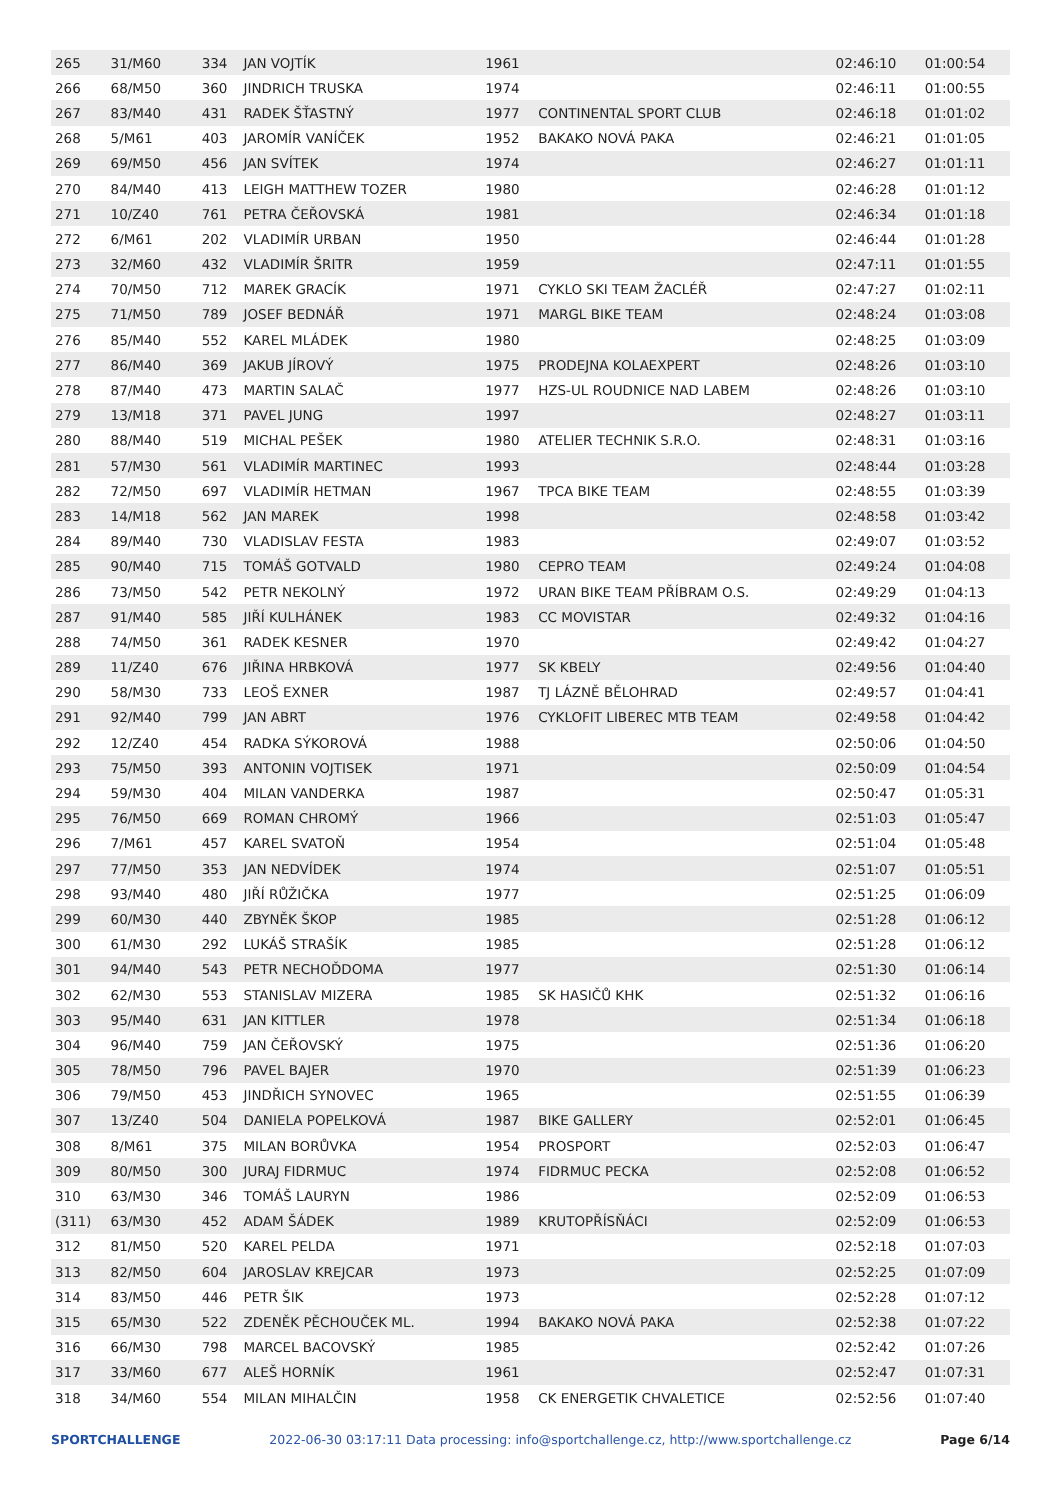| 265 | 31/M60 | 334 | JAN VOJTÍK | 1961 | | 02:46:10 | 01:00:54 |
| 266 | 68/M50 | 360 | JINDRICH TRUSKA | 1974 | | 02:46:11 | 01:00:55 |
| 267 | 83/M40 | 431 | RADEK ŠŤASTNÝ | 1977 | CONTINENTAL SPORT CLUB | 02:46:18 | 01:01:02 |
| 268 | 5/M61 | 403 | JAROMÍR VANÍČEK | 1952 | BAKAKO NOVÁ PAKA | 02:46:21 | 01:01:05 |
| 269 | 69/M50 | 456 | JAN SVÍTEK | 1974 | | 02:46:27 | 01:01:11 |
| 270 | 84/M40 | 413 | LEIGH MATTHEW TOZER | 1980 | | 02:46:28 | 01:01:12 |
| 271 | 10/Z40 | 761 | PETRA ČEŘOVSKÁ | 1981 | | 02:46:34 | 01:01:18 |
| 272 | 6/M61 | 202 | VLADIMÍR URBAN | 1950 | | 02:46:44 | 01:01:28 |
| 273 | 32/M60 | 432 | VLADIMÍR ŠRITR | 1959 | | 02:47:11 | 01:01:55 |
| 274 | 70/M50 | 712 | MAREK GRACÍK | 1971 | CYKLO SKI TEAM ŽACLÉŘ | 02:47:27 | 01:02:11 |
| 275 | 71/M50 | 789 | JOSEF BEDNÁŘ | 1971 | MARGL BIKE TEAM | 02:48:24 | 01:03:08 |
| 276 | 85/M40 | 552 | KAREL MLÁDEK | 1980 | | 02:48:25 | 01:03:09 |
| 277 | 86/M40 | 369 | JAKUB JÍROVÝ | 1975 | PRODEJNA KOLAEXPERT | 02:48:26 | 01:03:10 |
| 278 | 87/M40 | 473 | MARTIN SALAČ | 1977 | HZS-UL ROUDNICE NAD LABEM | 02:48:26 | 01:03:10 |
| 279 | 13/M18 | 371 | PAVEL JUNG | 1997 | | 02:48:27 | 01:03:11 |
| 280 | 88/M40 | 519 | MICHAL PEŠEK | 1980 | ATELIER TECHNIK S.R.O. | 02:48:31 | 01:03:16 |
| 281 | 57/M30 | 561 | VLADIMÍR MARTINEC | 1993 | | 02:48:44 | 01:03:28 |
| 282 | 72/M50 | 697 | VLADIMÍR HETMAN | 1967 | TPCA BIKE TEAM | 02:48:55 | 01:03:39 |
| 283 | 14/M18 | 562 | JAN MAREK | 1998 | | 02:48:58 | 01:03:42 |
| 284 | 89/M40 | 730 | VLADISLAV FESTA | 1983 | | 02:49:07 | 01:03:52 |
| 285 | 90/M40 | 715 | TOMÁŠ GOTVALD | 1980 | CEPRO TEAM | 02:49:24 | 01:04:08 |
| 286 | 73/M50 | 542 | PETR NEKOLNÝ | 1972 | URAN BIKE TEAM PŘÍBRAM O.S. | 02:49:29 | 01:04:13 |
| 287 | 91/M40 | 585 | JIŘÍ KULHÁNEK | 1983 | CC MOVISTAR | 02:49:32 | 01:04:16 |
| 288 | 74/M50 | 361 | RADEK KESNER | 1970 | | 02:49:42 | 01:04:27 |
| 289 | 11/Z40 | 676 | JIŘINA HRBKOVÁ | 1977 | SK KBELY | 02:49:56 | 01:04:40 |
| 290 | 58/M30 | 733 | LEOŠ EXNER | 1987 | TJ LÁZNĚ BĚLOHRAD | 02:49:57 | 01:04:41 |
| 291 | 92/M40 | 799 | JAN ABRT | 1976 | CYKLOFIT LIBEREC MTB TEAM | 02:49:58 | 01:04:42 |
| 292 | 12/Z40 | 454 | RADKA SÝKOROVÁ | 1988 | | 02:50:06 | 01:04:50 |
| 293 | 75/M50 | 393 | ANTONIN VOJTISEK | 1971 | | 02:50:09 | 01:04:54 |
| 294 | 59/M30 | 404 | MILAN VANDERKA | 1987 | | 02:50:47 | 01:05:31 |
| 295 | 76/M50 | 669 | ROMAN CHROMÝ | 1966 | | 02:51:03 | 01:05:47 |
| 296 | 7/M61 | 457 | KAREL SVATOŇ | 1954 | | 02:51:04 | 01:05:48 |
| 297 | 77/M50 | 353 | JAN NEDVÍDEK | 1974 | | 02:51:07 | 01:05:51 |
| 298 | 93/M40 | 480 | JIŘÍ RŮŽIČKA | 1977 | | 02:51:25 | 01:06:09 |
| 299 | 60/M30 | 440 | ZBYNĚK ŠKOP | 1985 | | 02:51:28 | 01:06:12 |
| 300 | 61/M30 | 292 | LUKÁŠ STRAŠÍK | 1985 | | 02:51:28 | 01:06:12 |
| 301 | 94/M40 | 543 | PETR NECHOĎDOMA | 1977 | | 02:51:30 | 01:06:14 |
| 302 | 62/M30 | 553 | STANISLAV MIZERA | 1985 | SK HASIČŮ KHK | 02:51:32 | 01:06:16 |
| 303 | 95/M40 | 631 | JAN KITTLER | 1978 | | 02:51:34 | 01:06:18 |
| 304 | 96/M40 | 759 | JAN ČEŘOVSKÝ | 1975 | | 02:51:36 | 01:06:20 |
| 305 | 78/M50 | 796 | PAVEL BAJER | 1970 | | 02:51:39 | 01:06:23 |
| 306 | 79/M50 | 453 | JINDŘICH SYNOVEC | 1965 | | 02:51:55 | 01:06:39 |
| 307 | 13/Z40 | 504 | DANIELA POPELKOVÁ | 1987 | BIKE GALLERY | 02:52:01 | 01:06:45 |
| 308 | 8/M61 | 375 | MILAN BORŮVKA | 1954 | PROSPORT | 02:52:03 | 01:06:47 |
| 309 | 80/M50 | 300 | JURAJ FIDRMUC | 1974 | FIDRMUC PECKA | 02:52:08 | 01:06:52 |
| 310 | 63/M30 | 346 | TOMÁŠ LAURYN | 1986 | | 02:52:09 | 01:06:53 |
| (311) | 63/M30 | 452 | ADAM ŠÁDEK | 1989 | KRUTOPŘÍSŇÁCI | 02:52:09 | 01:06:53 |
| 312 | 81/M50 | 520 | KAREL PELDA | 1971 | | 02:52:18 | 01:07:03 |
| 313 | 82/M50 | 604 | JAROSLAV KREJCAR | 1973 | | 02:52:25 | 01:07:09 |
| 314 | 83/M50 | 446 | PETR ŠIK | 1973 | | 02:52:28 | 01:07:12 |
| 315 | 65/M30 | 522 | ZDENĚK PĚCHOUČEK ML. | 1994 | BAKAKO NOVÁ PAKA | 02:52:38 | 01:07:22 |
| 316 | 66/M30 | 798 | MARCEL BACOVSKÝ | 1985 | | 02:52:42 | 01:07:26 |
| 317 | 33/M60 | 677 | ALEŠ HORNÍK | 1961 | | 02:52:47 | 01:07:31 |
| 318 | 34/M60 | 554 | MILAN MIHALČIN | 1958 | CK ENERGETIK CHVALETICE | 02:52:56 | 01:07:40 |
SPORTCHALLENGE 2022-06-30 03:17:11 Data processing: info@sportchallenge.cz, http://www.sportchallenge.cz Page 6/14